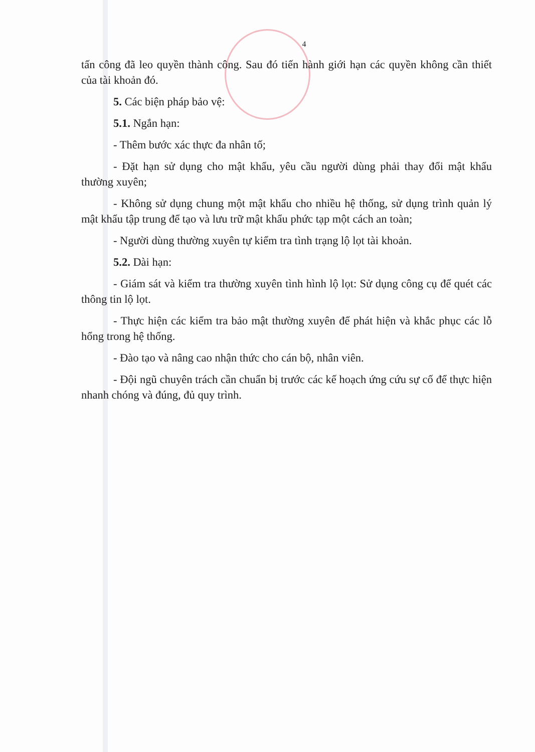4
tấn công đã leo quyền thành công. Sau đó tiến hành giới hạn các quyền không cần thiết của tài khoản đó.
5. Các biện pháp bảo vệ:
5.1. Ngắn hạn:
- Thêm bước xác thực đa nhân tố;
- Đặt hạn sử dụng cho mật khẩu, yêu cầu người dùng phải thay đổi mật khẩu thường xuyên;
- Không sử dụng chung một mật khẩu cho nhiều hệ thống, sử dụng trình quản lý mật khẩu tập trung để tạo và lưu trữ mật khẩu phức tạp một cách an toàn;
- Người dùng thường xuyên tự kiểm tra tình trạng lộ lọt tài khoản.
5.2. Dài hạn:
- Giám sát và kiểm tra thường xuyên tình hình lộ lọt: Sử dụng công cụ để quét các thông tin lộ lọt.
- Thực hiện các kiểm tra bảo mật thường xuyên để phát hiện và khắc phục các lỗ hổng trong hệ thống.
- Đào tạo và nâng cao nhận thức cho cán bộ, nhân viên.
- Đội ngũ chuyên trách cần chuẩn bị trước các kế hoạch ứng cứu sự cố để thực hiện nhanh chóng và đúng, đủ quy trình.